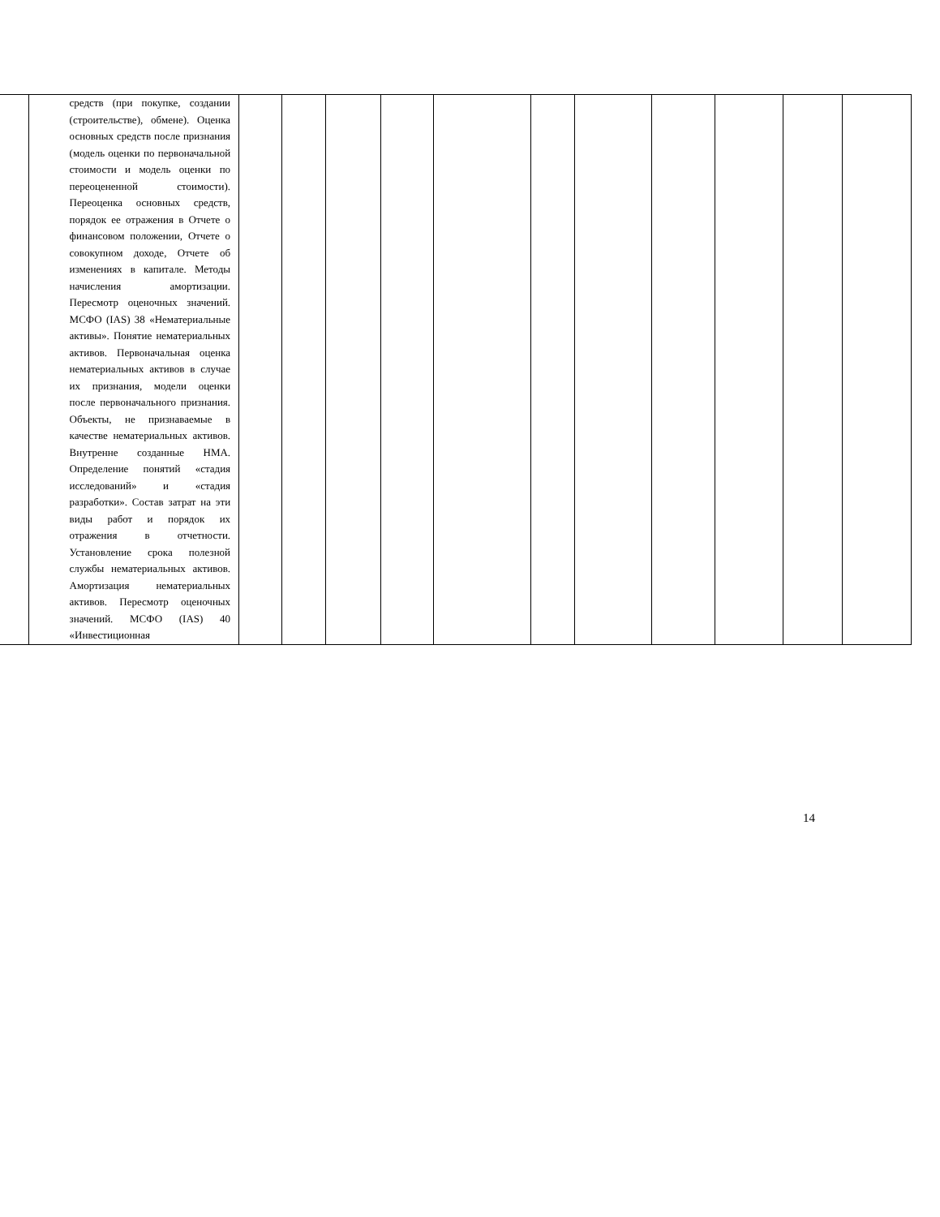| | средств (при покупке, создании (строительстве), обмене). Оценка основных средств после признания (модель оценки по первоначальной стоимости и модель оценки по переоцененной стоимости). Переоценка основных средств, порядок ее отражения в Отчете о финансовом положении, Отчете о совокупном доходе, Отчете об изменениях в капитале. Методы начисления амортизации. Пересмотр оценочных значений. МСФО (IAS) 38 «Нематериальные активы». Понятие нематериальных активов. Первоначальная оценка нематериальных активов в случае их признания, модели оценки после первоначального признания. Объекты, не признаваемые в качестве нематериальных активов. Внутренне созданные НМА. Определение понятий «стадия исследований» и «стадия разработки». Состав затрат на эти виды работ и порядок их отражения в отчетности. Установление срока полезной службы нематериальных активов. Амортизация нематериальных активов. Пересмотр оценочных значений. МСФО (IAS) 40 «Инвестиционная | | | | | | | | | | | |
14